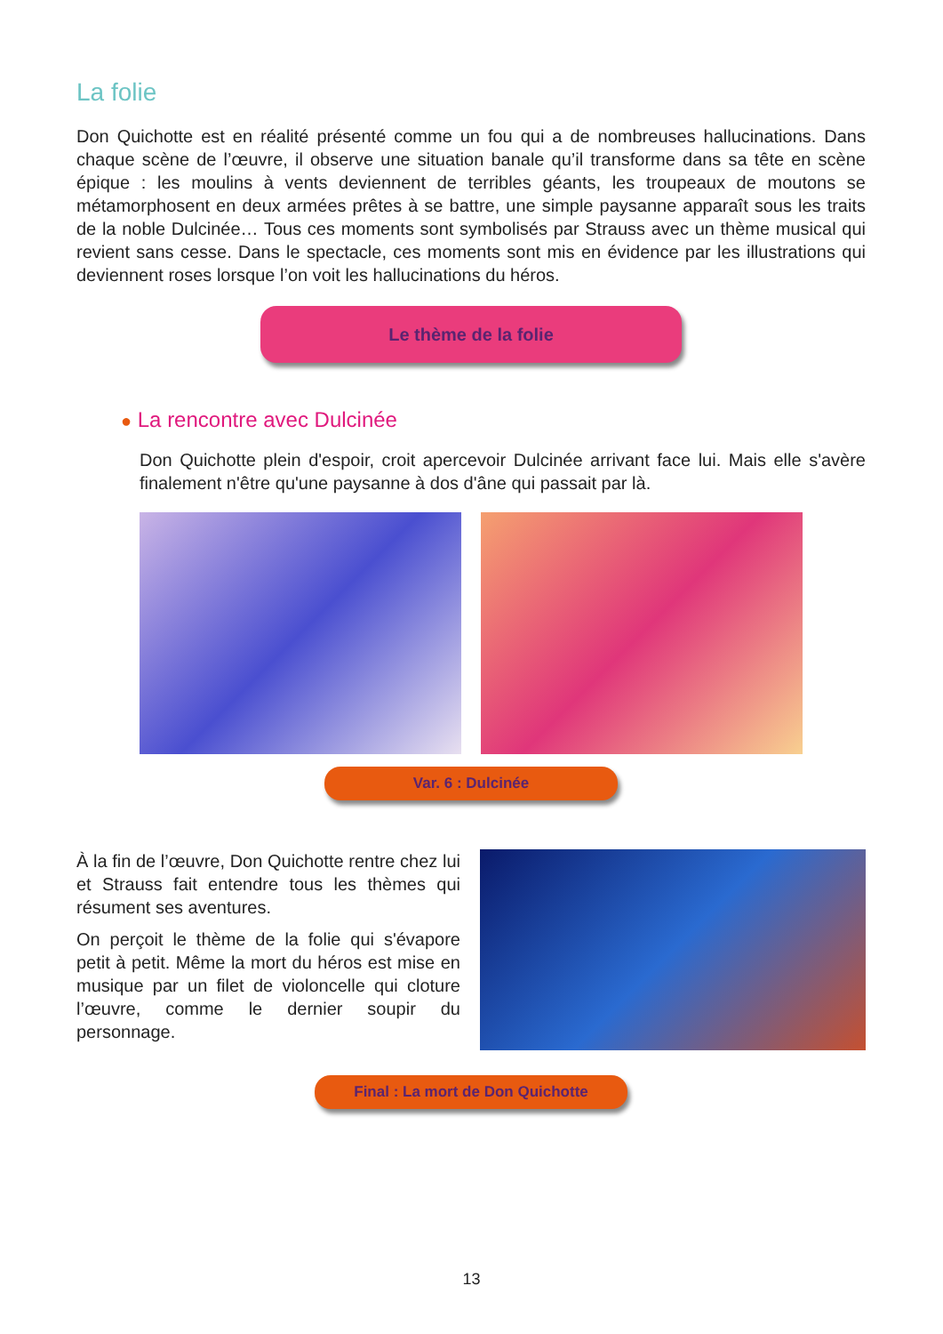La folie
Don Quichotte est en réalité présenté comme un fou qui a de nombreuses hallucinations. Dans chaque scène de l’œuvre, il observe une situation banale qu’il transforme dans sa tête en scène épique : les moulins à vents deviennent de terribles géants, les troupeaux de moutons se métamorphosent en deux armées prêtes à se battre, une simple paysanne apparaît sous les traits de la noble Dulcinée… Tous ces moments sont symbolisés par Strauss avec un thème musical qui revient sans cesse. Dans le spectacle, ces moments sont mis en évidence par les illustrations qui deviennent roses lorsque l’on voit les hallucinations du héros.
Le thème de la folie
● La rencontre avec Dulcinée
Don Quichotte plein d'espoir, croit apercevoir Dulcinée arrivant face lui. Mais elle s'avère finalement n'être qu'une paysanne à dos d'âne qui passait par là.
Var. 6 : Dulcinée
À la fin de l’œuvre, Don Quichotte rentre chez lui et Strauss fait entendre tous les thèmes qui résument ses aventures.
On perçoit le thème de la folie qui s'évapore petit à petit. Même la mort du héros est mise en musique par un filet de violoncelle qui cloture l’œuvre, comme le dernier soupir du personnage.
Final : La mort de Don Quichotte
13